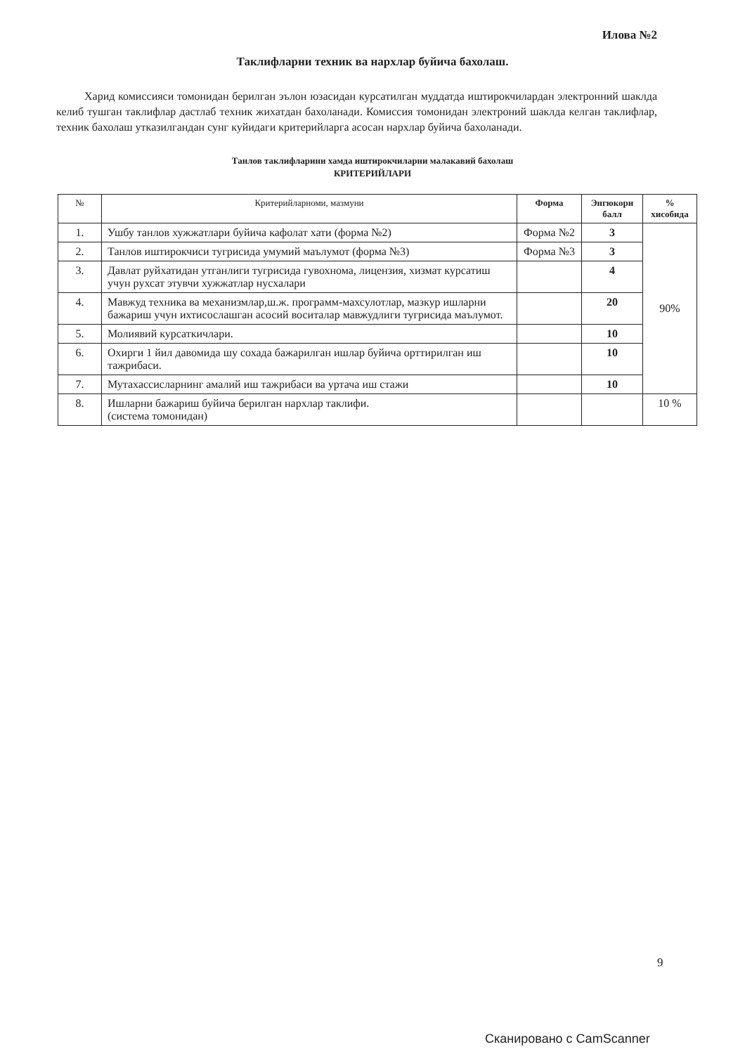Илова №2
Таклифларни техник ва нархлар буйича бахолаш.
Харид комиссияси томонидан берилган эълон юзасидан курсатилган муддатда иштирокчилардан электронний шаклда келиб тушган таклифлар дастлаб техник жихатдан бахоланади. Комиссия томонидан электроний шаклда келган таклифлар, техник бахолаш утказилгандан сунг куйидаги критерийларга асосан нархлар буйича бахоланади.
Танлов таклифларини хамда иштирокчиларни малакавий бахолаш
КРИТЕРИЙЛАРИ
| № | Критерийларноми, мазмуни | Форма | Энгюкори балл | % хисобида |
| --- | --- | --- | --- | --- |
| 1. | Ушбу танлов хужжатлари буйича кафолат хати (форма №2) | Форма №2 | 3 | 90% |
| 2. | Танлов иштирокчиси тугрисида умумий маълумот (форма №3) | Форма №3 | 3 | |
| 3. | Давлат руйхатидан утганлиги тугрисида гувохнома, лицензия, хизмат курсатиш учун рухсат этувчи хужжатлар нусхалари | | 4 | |
| 4. | Мавжуд техника ва механизмлар,ш.ж. программ-махсулотлар, мазкур ишларни бажариш учун ихтисослашган асосий воситалар мавжудлиги тугрисида маълумот. | | 20 | |
| 5. | Молиявий курсаткичлари. | | 10 | |
| 6. | Охирги 1 йил давомида шу сохада бажарилган ишлар буйича орттирилган иш тажрибаси. | | 10 | |
| 7. | Мутахассисларнинг амалий иш тажрибаси ва уртача иш стажи | | 10 | |
| 8. | Ишларни бажариш буйича берилган нархлар таклифи. (система томонидан) | | | 10 % |
9
Сканировано с CamScanner